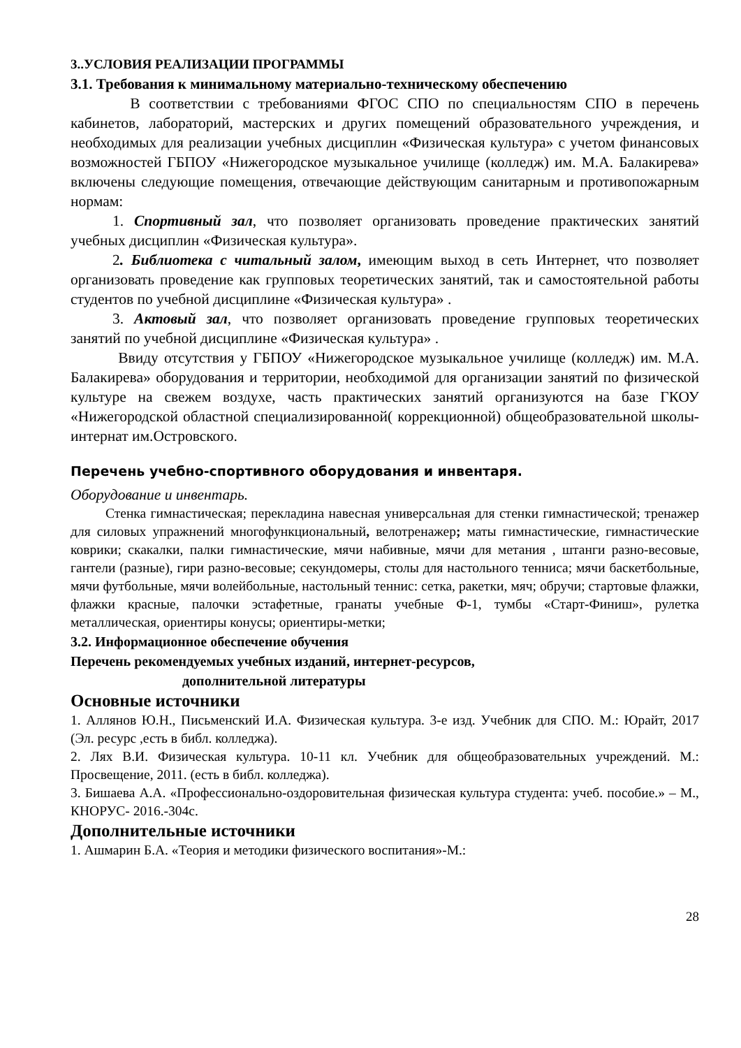3..УСЛОВИЯ РЕАЛИЗАЦИИ ПРОГРАММЫ
3.1. Требования к минимальному материально-техническому обеспечению
В соответствии с требованиями ФГОС СПО по специальностям СПО в перечень кабинетов, лабораторий, мастерских и других помещений образовательного учреждения, и необходимых для реализации учебных дисциплин «Физическая культура» с учетом финансовых возможностей ГБПОУ «Нижегородское музыкальное училище (колледж) им. М.А. Балакирева» включены следующие помещения, отвечающие действующим санитарным и противопожарным нормам:
1. Спортивный зал, что позволяет организовать проведение практических занятий учебных дисциплин «Физическая культура».
2. Библиотека с читальный залом, имеющим выход в сеть Интернет, что позволяет организовать проведение как групповых теоретических занятий, так и самостоятельной работы студентов по учебной дисциплине «Физическая культура» .
3. Актовый зал, что позволяет организовать проведение групповых теоретических занятий по учебной дисциплине «Физическая культура» .
Ввиду отсутствия у ГБПОУ «Нижегородское музыкальное училище (колледж) им. М.А. Балакирева» оборудования и территории, необходимой для организации занятий по физической культуре на свежем воздухе, часть практических занятий организуются на базе ГКОУ «Нижегородской областной специализированной( коррекционной) общеобразовательной школы-интернат им.Островского.
Перечень учебно-спортивного оборудования и инвентаря.
Оборудование и инвентарь.
Стенка гимнастическая; перекладина навесная универсальная для стенки гимнастической; тренажер для силовых упражнений многофункциональный, велотренажер; маты гимнастические, гимнастические коврики; скакалки, палки гимнастические, мячи набивные, мячи для метания , штанги разно-весовые, гантели (разные), гири разно-весовые; секундомеры, столы для настольного тенниса; мячи баскетбольные, мячи футбольные, мячи волейбольные, настольный теннис: сетка, ракетки, мяч; обручи; стартовые флажки, флажки красные, палочки эстафетные, гранаты учебные Ф-1, тумбы «Старт-Финиш», рулетка металлическая, ориентиры конусы; ориентиры-метки;
3.2. Информационное обеспечение обучения
Перечень рекомендуемых учебных изданий, интернет-ресурсов,
дополнительной литературы
Основные источники
1. Аллянов Ю.Н., Письменский И.А. Физическая культура. 3-е изд. Учебник для СПО. М.: Юрайт, 2017 (Эл. ресурс ,есть в библ. колледжа).
2. Лях В.И. Физическая культура. 10-11 кл. Учебник для общеобразовательных учреждений. М.: Просвещение, 2011. (есть в библ. колледжа).
3. Бишаева А.А. «Профессионально-оздоровительная физическая культура студента: учеб. пособие.» – М., КНОРУС- 2016.-304с.
Дополнительные источники
1. Ашмарин Б.А. «Теория и методики физического воспитания»-М.:
28